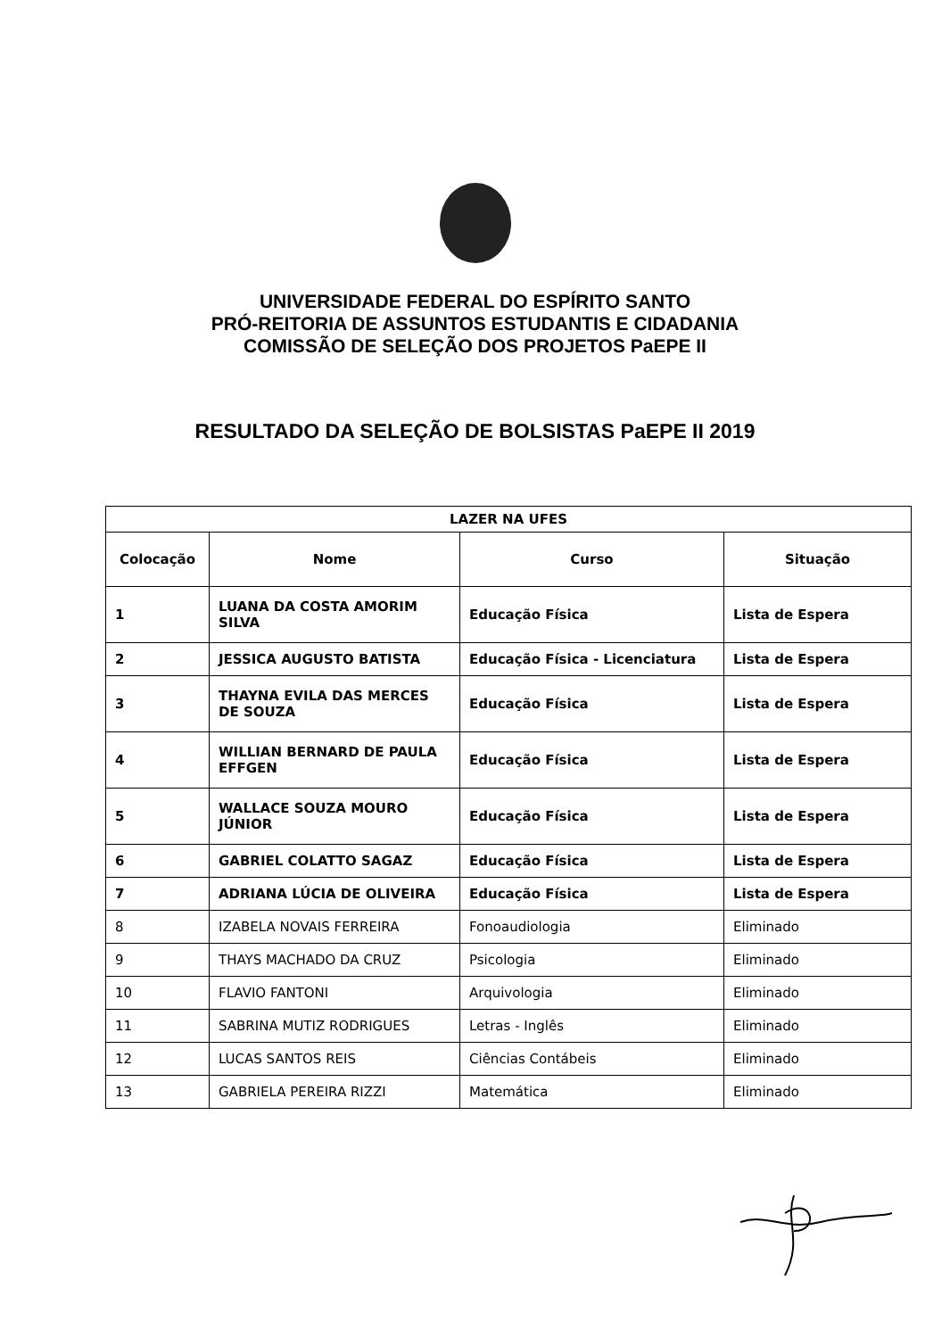UNIVERSIDADE FEDERAL DO ESPÍRITO SANTO
PRÓ-REITORIA DE ASSUNTOS ESTUDANTIS E CIDADANIA
COMISSÃO DE SELEÇÃO DOS PROJETOS PaEPE II
RESULTADO DA SELEÇÃO DE BOLSISTAS PaEPE II 2019
| LAZER NA UFES | | | |
| --- | --- | --- | --- |
| Colocação | Nome | Curso | Situação |
| 1 | LUANA DA COSTA AMORIM SILVA | Educação Física | Lista de Espera |
| 2 | JESSICA AUGUSTO BATISTA | Educação Física - Licenciatura | Lista de Espera |
| 3 | THAYNA EVILA DAS MERCES DE SOUZA | Educação Física | Lista de Espera |
| 4 | WILLIAN BERNARD DE PAULA EFFGEN | Educação Física | Lista de Espera |
| 5 | WALLACE SOUZA MOURO JÚNIOR | Educação Física | Lista de Espera |
| 6 | GABRIEL COLATTO SAGAZ | Educação Física | Lista de Espera |
| 7 | ADRIANA LÚCIA DE OLIVEIRA | Educação Física | Lista de Espera |
| 8 | IZABELA NOVAIS FERREIRA | Fonoaudiologia | Eliminado |
| 9 | THAYS MACHADO DA CRUZ | Psicologia | Eliminado |
| 10 | FLAVIO FANTONI | Arquivologia | Eliminado |
| 11 | SABRINA MUTIZ RODRIGUES | Letras - Inglês | Eliminado |
| 12 | LUCAS SANTOS REIS | Ciências Contábeis | Eliminado |
| 13 | GABRIELA PEREIRA RIZZI | Matemática | Eliminado |